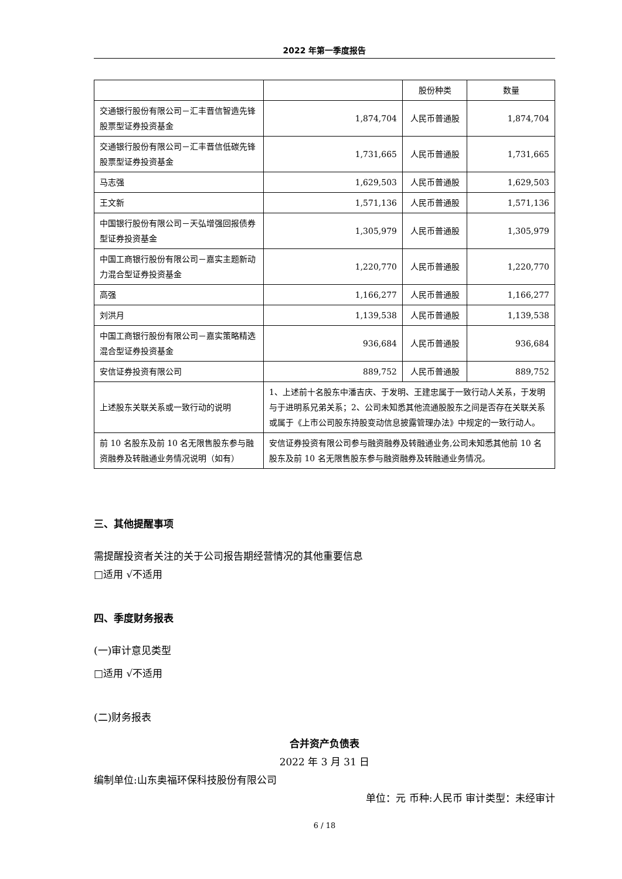2022 年第一季度报告
| | | 股份种类 | 数量 |
| --- | --- | --- | --- |
| 交通银行股份有限公司－汇丰晋信智造先锋股票型证券投资基金 | 1,874,704 | 人民币普通股 | 1,874,704 |
| 交通银行股份有限公司－汇丰晋信低碳先锋股票型证券投资基金 | 1,731,665 | 人民币普通股 | 1,731,665 |
| 马志强 | 1,629,503 | 人民币普通股 | 1,629,503 |
| 王文新 | 1,571,136 | 人民币普通股 | 1,571,136 |
| 中国银行股份有限公司－天弘增强回报债券型证券投资基金 | 1,305,979 | 人民币普通股 | 1,305,979 |
| 中国工商银行股份有限公司－嘉实主题新动力混合型证券投资基金 | 1,220,770 | 人民币普通股 | 1,220,770 |
| 高强 | 1,166,277 | 人民币普通股 | 1,166,277 |
| 刘洪月 | 1,139,538 | 人民币普通股 | 1,139,538 |
| 中国工商银行股份有限公司－嘉实策略精选混合型证券投资基金 | 936,684 | 人民币普通股 | 936,684 |
| 安信证券投资有限公司 | 889,752 | 人民币普通股 | 889,752 |
| 上述股东关联关系或一致行动的说明 | 1、上述前十名股东中潘吉庆、于发明、王建忠属于一致行动人关系，于发明与于进明系兄弟关系；2、公司未知悉其他流通股股东之间是否存在关联关系或属于《上市公司股东持股变动信息披露管理办法》中规定的一致行动人。 | | |
| 前 10 名股东及前 10 名无限售股东参与融资融券及转融通业务情况说明（如有） | 安信证券投资有限公司参与融资融券及转融通业务,公司未知悉其他前 10 名股东及前 10 名无限售股东参与融资融券及转融通业务情况。 | | |
三、其他提醒事项
需提醒投资者关注的关于公司报告期经营情况的其他重要信息
□适用 √不适用
四、季度财务报表
(一)审计意见类型
□适用 √不适用
(二)财务报表
合并资产负债表
2022 年 3 月 31 日
编制单位:山东奥福环保科技股份有限公司
单位：元 币种:人民币 审计类型：未经审计
6 / 18